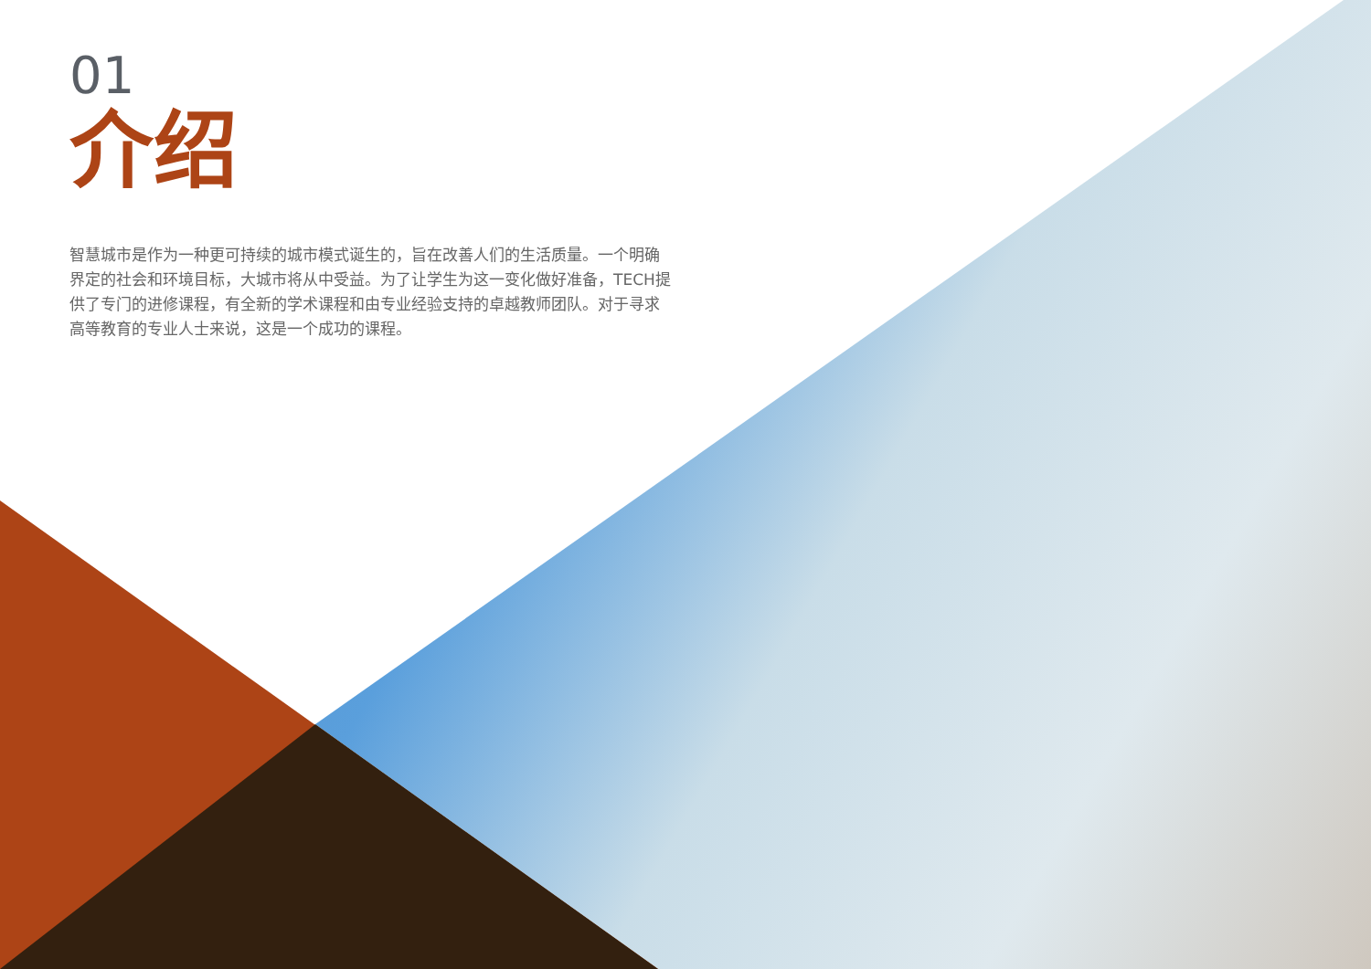01
介绍
智慧城市是作为一种更可持续的城市模式诞生的，旨在改善人们的生活质量。一个明确界定的社会和环境目标，大城市将从中受益。为了让学生为这一变化做好准备，TECH提供了专门的进修课程，有全新的学术课程和由专业经验支持的卓越教师团队。对于寻求高等教育的专业人士来说，这是一个成功的课程。